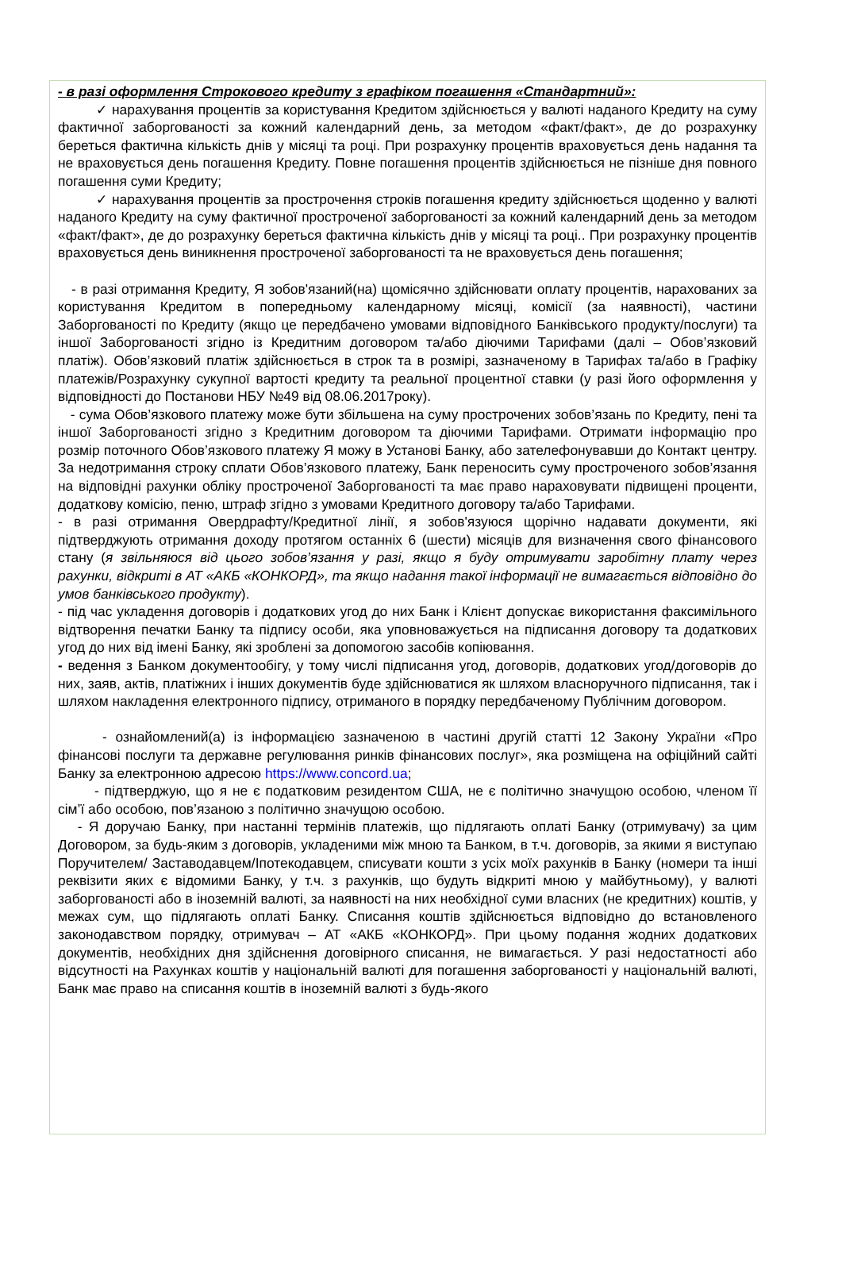- в разі оформлення Строкового кредиту з графіком погашення «Стандартний»:
✓ нарахування процентів за користування Кредитом здійснюється у валюті наданого Кредиту на суму фактичної заборгованості за кожний календарний день, за методом «факт/факт», де до розрахунку береться фактична кількість днів у місяці та році. При розрахунку процентів враховується день надання та не враховується день погашення Кредиту. Повне погашення процентів здійснюється не пізніше дня повного погашення суми Кредиту;
✓ нарахування процентів за прострочення строків погашення кредиту здійснюється щоденно у валюті наданого Кредиту на суму фактичної простроченої заборгованості за кожний календарний день за методом «факт/факт», де до розрахунку береться фактична кількість днів у місяці та році.. При розрахунку процентів враховується день виникнення простроченої заборгованості та не враховується день погашення;
- в разі отримання Кредиту, Я зобов'язаний(на) щомісячно здійснювати оплату процентів, нарахованих за користування Кредитом в попередньому календарному місяці, комісії (за наявності), частини Заборгованості по Кредиту (якщо це передбачено умовами відповідного Банківського продукту/послуги) та іншої Заборгованості згідно із Кредитним договором та/або діючими Тарифами (далі – Обов’язковий платіж). Обов’язковий платіж здійснюється в строк та в розмірі, зазначеному в Тарифах та/або в Графіку платежів/Розрахунку сукупної вартості кредиту та реальної процентної ставки (у разі його оформлення у відповідності до Постанови НБУ №49 від 08.06.2017року).
- сума Обов’язкового платежу може бути збільшена на суму прострочених зобов’язань по Кредиту, пені та іншої Заборгованості згідно з Кредитним договором та діючими Тарифами. Отримати інформацію про розмір поточного Обов’язкового платежу Я можу в Установі Банку, або зателефонувавши до Контакт центру. За недотримання строку сплати Обов’язкового платежу, Банк переносить суму простроченого зобов’язання на відповідні рахунки обліку простроченої Заборгованості та має право нараховувати підвищені проценти, додаткову комісію, пеню, штраф згідно з умовами Кредитного договору та/або Тарифами.
- в разі отримання Овердрафту/Кредитної лінії, я зобов'язуюся щорічно надавати документи, які підтверджують отримання доходу протягом останніх 6 (шести) місяців для визначення свого фінансового стану (я звільняюся від цього зобов’язання у разі, якщо я буду отримувати заробітну плату через рахунки, відкриті в АТ «АКБ «КОНКОРД», та якщо надання такої інформації не вимагається відповідно до умов банківського продукту).
- під час укладення договорів і додаткових угод до них Банк і Клієнт допускає використання факсимільного відтворення печатки Банку та підпису особи, яка уповноважується на підписання договору та додаткових угод до них від імені Банку, які зроблені за допомогою засобів копіювання.
- ведення з Банком документообігу, у тому числі підписання угод, договорів, додаткових угод/договорів до них, заяв, актів, платіжних і інших документів буде здійснюватися як шляхом власноручного підписання, так і шляхом накладення електронного підпису, отриманого в порядку передбаченому Публічним договором.
- ознайомлений(а) із інформацією зазначеною в частині другій статті 12 Закону України «Про фінансові послуги та державне регулювання ринків фінансових послуг», яка розміщена на офіційний сайті Банку за електронною адресою https://www.concord.ua;
- підтверджую, що я не є податковим резидентом США, не є політично значущою особою, членом її сім’ї або особою, пов’язаною з політично значущою особою.
- Я доручаю Банку, при настанні термінів платежів, що підлягають оплаті Банку (отримувачу) за цим Договором, за будь-яким з договорів, укладеними між мною та Банком, в т.ч. договорів, за якими я виступаю Поручителем/ Заставодавцем/Іпотекодавцем, списувати кошти з усіх моїх рахунків в Банку (номери та інші реквізити яких є відомими Банку, у т.ч. з рахунків, що будуть відкриті мною у майбутньому), у валюті заборгованості або в іноземній валюті, за наявності на них необхідної суми власних (не кредитних) коштів, у межах сум, що підлягають оплаті Банку. Списання коштів здійснюється відповідно до встановленого законодавством порядку, отримувач – АТ «АКБ «КОНКОРД». При цьому подання жодних додаткових документів, необхідних дня здійснення договірного списання, не вимагається. У разі недостатності або відсутності на Рахунках коштів у національній валюті для погашення заборгованості у національній валюті, Банк має право на списання коштів в іноземній валюті з будь-якого